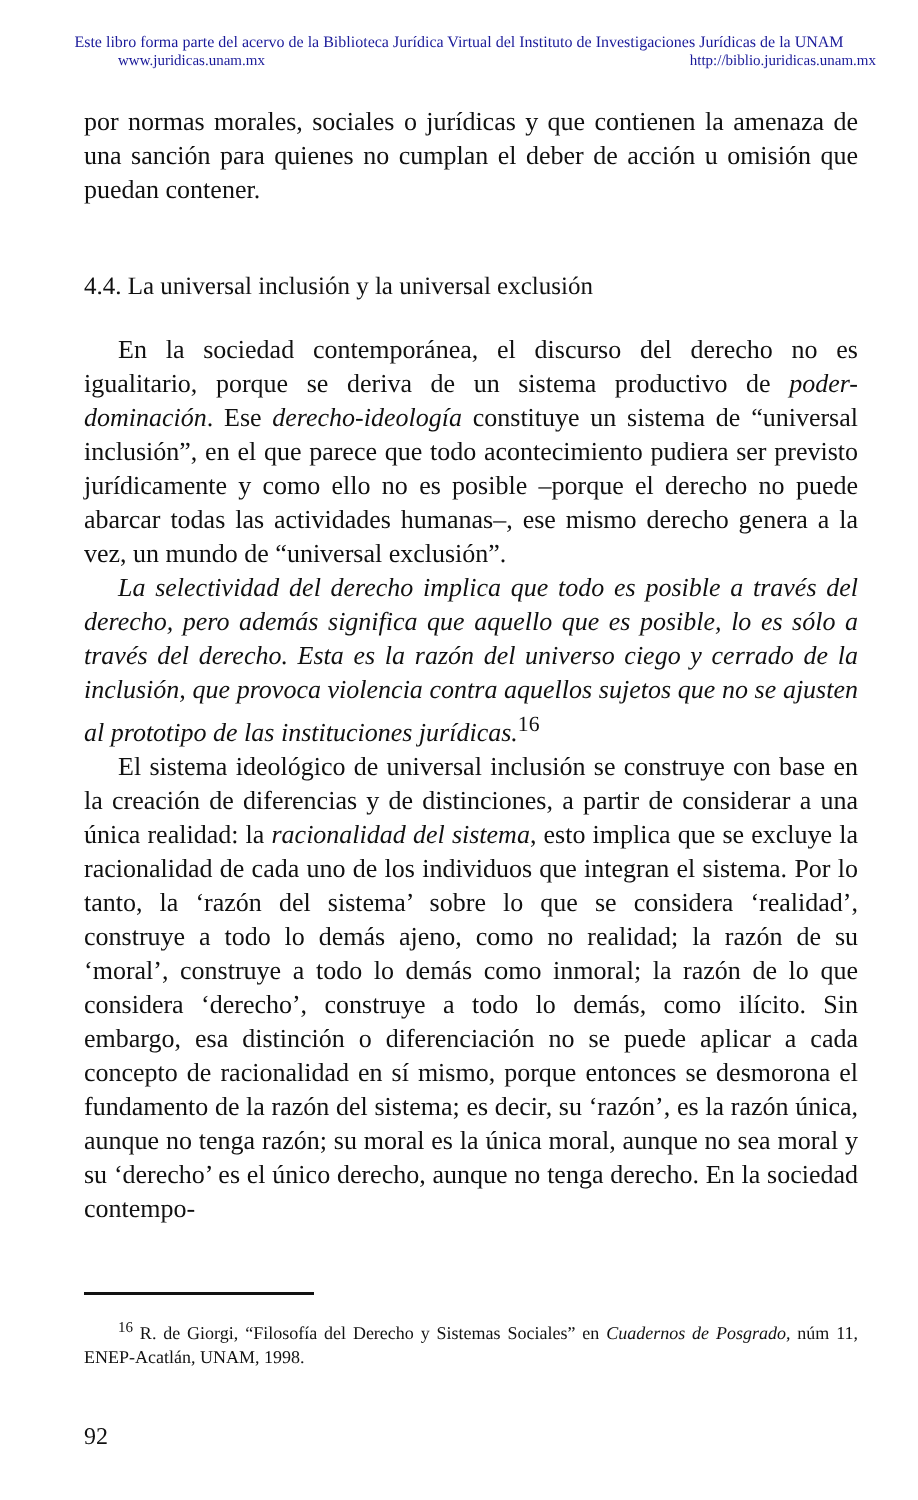Este libro forma parte del acervo de la Biblioteca Jurídica Virtual del Instituto de Investigaciones Jurídicas de la UNAM
www.juridicas.unam.mx http://biblio.juridicas.unam.mx
por normas morales, sociales o jurídicas y que contienen la amenaza de una sanción para quienes no cumplan el deber de acción u omisión que puedan contener.
4.4. La universal inclusión y la universal exclusión
En la sociedad contemporánea, el discurso del derecho no es igualitario, porque se deriva de un sistema productivo de poder-dominación. Ese derecho-ideología constituye un sistema de “universal inclusión”, en el que parece que todo acontecimiento pudiera ser previsto jurídicamente y como ello no es posible –porque el derecho no puede abarcar todas las actividades humanas–, ese mismo derecho genera a la vez, un mundo de “universal exclusión”.
La selectividad del derecho implica que todo es posible a través del derecho, pero además significa que aquello que es posible, lo es sólo a través del derecho. Esta es la razón del universo ciego y cerrado de la inclusión, que provoca violencia contra aquellos sujetos que no se ajusten al prototipo de las instituciones jurídicas.<sup>16</sup>
El sistema ideológico de universal inclusión se construye con base en la creación de diferencias y de distinciones, a partir de considerar a una única realidad: la racionalidad del sistema, esto implica que se excluye la racionalidad de cada uno de los individuos que integran el sistema. Por lo tanto, la ‘razón del sistema’ sobre lo que se considera ‘realidad’, construye a todo lo demás ajeno, como no realidad; la razón de su ‘moral’, construye a todo lo demás como inmoral; la razón de lo que considera ‘derecho’, construye a todo lo demás, como ilícito. Sin embargo, esa distinción o diferenciación no se puede aplicar a cada concepto de racionalidad en sí mismo, porque entonces se desmorona el fundamento de la razón del sistema; es decir, su ‘razón’, es la razón única, aunque no tenga razón; su moral es la única moral, aunque no sea moral y su ‘derecho’ es el único derecho, aunque no tenga derecho. En la sociedad contempo-
<sup>16</sup> R. de Giorgi, “Filosofía del Derecho y Sistemas Sociales” en Cuadernos de Posgrado, núm 11, ENEP-Acatlán, UNAM, 1998.
92